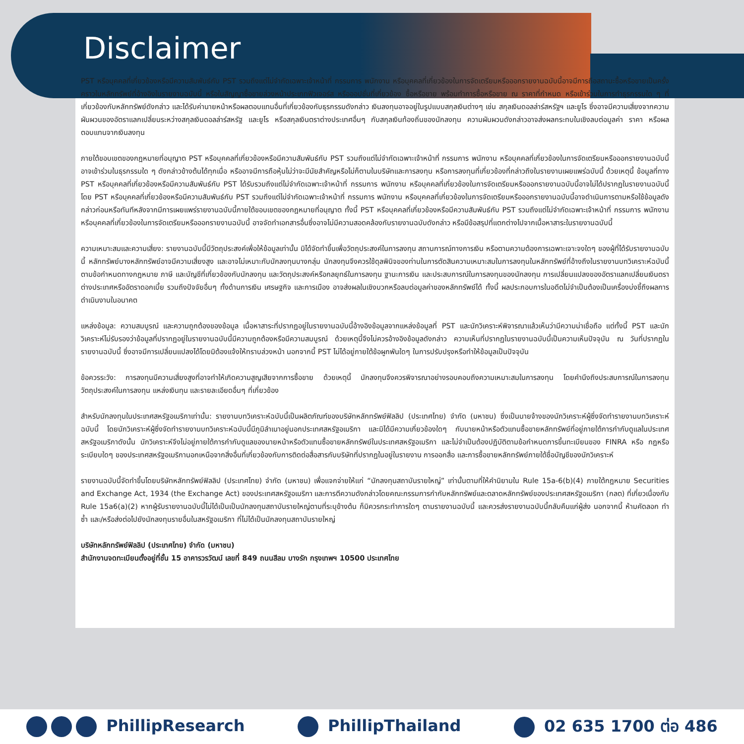Disclaimer
PST หรือบุคคลที่เกี่ยวข้องหรือมีความสัมพันธ์กับ PST รวมถึงแต่ไม่จำกัดเฉพาะเจ้าหน้าที่ กรรมการ พนักงาน หรือบุคคลที่เกี่ยวข้องในการจัดเตรียมหรือออกรายงานฉบับนี้อาจมีการถือสถานะซื้อหรือขายเป็นครั้งคราวในหลักทรัพย์ที่อ้างอิงในรายงานฉบับนี้ หรือในสัญญาซื้อขายล่วงหน้าประเภทฟิวเจอร์ส หรือออปชั่นที่เกี่ยวข้อง ซื้อหรือขาย พร้อมทำการซื้อหรือขาย ณ ราคาที่กำหนด หรือเข้าร่วมในการทำธุรกรรมใด ๆ ที่เกี่ยวข้องกับหลักทรัพย์ดังกล่าว และได้รับค่านายหน้าหรือผลตอบแทนอื่นที่เกี่ยวข้องกับธุรกรรมดังกล่าว เงินลงทุนอาจอยู่ในรูปแบบสกุลเงินต่างๆ เช่น สกุลเงินดอลล่าร์สหรัฐฯ และยูโร ซึ่งอาจมีความเสี่ยงจากความผันผวนของอัตราแลกเปลี่ยนระหว่างสกุลเงินดอลล่าร์สหรัฐ และยูโร หรือสกุลเงินตราต่างประเทศอื่นๆ กับสกุลเงินท้องถิ่นของนักลงทุน ความผันผวนดังกล่าวอาจส่งผลกระทบในเชิงลบต่อมูลค่า ราคา หรือผลตอบแทนจากเงินลงทุน
ภายใต้ขอบเขตของกฎหมายที่อนุญาต PST หรือบุคคลที่เกี่ยวข้องหรือมีความสัมพันธ์กับ PST รวมถึงแต่ไม่จำกัดเฉพาะเจ้าหน้าที่ กรรมการ พนักงาน หรือบุคคลที่เกี่ยวข้องในการจัดเตรียมหรือออกรายงานฉบับนี้อาจเข้าร่วมในธุรกรรมใด ๆ ดังกล่าวข้างต้นได้ทุกเมื่อ หรืออาจมีการถือหุ้นไม่ว่าจะมีนัยสำคัญหรือไม่ก็ตามในบริษัทและการลงทุน หรือการลงทุนที่เกี่ยวข้องที่กล่าวถึงในรายงานเผยแพร่ฉบับนี้ ด้วยเหตุนี้ ข้อมูลที่ทาง PST หรือบุคคลที่เกี่ยวข้องหรือมีความสัมพันธ์กับ PST ได้รับรวมถึงแต่ไม่จำกัดเฉพาะเจ้าหน้าที่ กรรมการ พนักงาน หรือบุคคลที่เกี่ยวข้องในการจัดเตรียมหรือออกรายงานฉบับนี้อาจไม่ได้ปรากฏในรายงานฉบับนี้ โดย PST หรือบุคคลที่เกี่ยวข้องหรือมีความสัมพันธ์กับ PST รวมถึงแต่ไม่จำกัดเฉพาะเจ้าหน้าที่ กรรมการ พนักงาน หรือบุคคลที่เกี่ยวข้องในการจัดเตรียมหรือออกรายงานฉบับนี้อาจดำเนินการตามหรือใช้ข้อมูลดังกล่าวก่อนหรือทันทีหลังจากมีการเผยแพร่รายงานฉบับนี้ภายใต้ขอบเขตของกฎหมายที่อนุญาต ทั้งนี้ PST หรือบุคคลที่เกี่ยวข้องหรือมีความสัมพันธ์กับ PST รวมถึงแต่ไม่จำกัดเฉพาะเจ้าหน้าที่ กรรมการ พนักงาน หรือบุคคลที่เกี่ยวข้องในการจัดเตรียมหรือออกรายงานฉบับนี้ อาจจัดทำเอกสารอื่นซึ่งอาจไม่มีความสอดคล้องกับรายงานฉบับดังกล่าว หรือมีข้อสรุปที่แตกต่างไปจากเนื้อหาสาระในรายงานฉบับนี้
ความเหมาะสมและความเสี่ยง: รายงานฉบับนี้มีวัตถุประสงค์เพื่อให้ข้อมูลเท่านั้น มิได้จัดทำขึ้นเพื่อวัตถุประสงค์ในการลงทุน สถานการณ์ทางการเงิน หรือตามความต้องการเฉพาะเจาะจงใดๆ ของผู้ที่ได้รับรายงานฉบับนี้ หลักทรัพย์บางหลักทรัพย์อาจมีความเสี่ยงสูง และอาจไม่เหมาะกับนักลงทุนบางกลุ่ม นักลงทุนจึงควรใช้ดุลพินิจของท่านในการตัดสินความเหมาะสมในการลงทุนในหลักทรัพย์ที่อ้างถึงในรายงานบทวิเคราะห์ฉบับนี้ตามข้อกำหนดทางกฎหมาย ภาษี และบัญชีที่เกี่ยวข้องกับนักลงทุน และวัตถุประสงค์หรือกลยุทธ์ในการลงทุน ฐานะการเงิน และประสบการณ์ในการลงทุนของนักลงทุน การเปลี่ยนแปลงของอัตราแลกเปลี่ยนเงินตราต่างประเทศหรืออัตราดอกเบี้ย รวมถึงปัจจัยอื่นๆ ทั้งด้านการเงิน เศรษฐกิจ และการเมือง อาจส่งผลในเชิงบวกหรือลบต่อมูลค่าของหลักทรัพย์ได้ ทั้งนี้ ผลประกอบการในอดีตไม่จำเป็นต้องเป็นเครื่องบ่งชี้ถึงผลการดำเนินงานในอนาคต
แหล่งข้อมูล: ความสมบูรณ์ และความถูกต้องของข้อมูล เนื้อหาสาระที่ปรากฏอยู่ในรายงานฉบับนี้อ้างอิงข้อมูลจากแหล่งข้อมูลที่ PST และนักวิเคราะห์พิจารณาแล้วเห็นว่ามีความน่าเชื่อถือ แต่ทั้งนี้ PST และนักวิเคราะห์ไม่รับรองว่าข้อมูลที่ปรากฏอยู่ในรายงานฉบับนี้มีความถูกต้องหรือมีความสมบูรณ์ ด้วยเหตุนี้จึงไม่ควรอ้างอิงข้อมูลดังกล่าว ความเห็นที่ปรากฏในรายงานฉบับนี้เป็นความเห็นปัจจุบัน ณ วันที่ปรากฏในรายงานฉบับนี้ ซึ่งอาจมีการเปลี่ยนแปลงได้โดยมิต้องแจ้งให้ทราบล่วงหน้า นอกจากนี้ PST ไม่ได้อยู่ภายใต้ข้อผูกพันใดๆ ในการปรับปรุงหรือทำให้ข้อมูลเป็นปัจจุบัน
ข้อควรระวัง: การลงทุนมีความเสี่ยงสูงที่อาจทำให้เกิดความสูญเสียจากการซื้อขาย ด้วยเหตุนี้ นักลงทุนจึงควรพิจารณาอย่างรอบคอบถึงความเหมาะสมในการลงทุน โดยคำนึงถึงประสบการณ์ในการลงทุน วัตถุประสงค์ในการลงทุน แหล่งเงินทุน และรายละเอียดอื่นๆ ที่เกี่ยวข้อง
สำหรับนักลงทุนในประเทศสหรัฐอเมริกาเท่านั้น: รายงานบทวิเคราะห์ฉบับนี้เป็นผลิตภัณฑ์ของบริษัทหลักทรัพย์ฟิลลิป (ประเทศไทย) จำกัด (มหาชน) ซึ่งเป็นนายจ้างของนักวิเคราะห์ผู้ซึ่งจัดทำรายงานบทวิเคราะห์ฉบับนี้ โดยนักวิเคราะห์ผู้ซึ่งจัดทำรายงานบทวิเคราะห์ฉบับนี้มีภูมิลำเนาอยู่นอกประเทศสหรัฐอเมริกา และมิได้มีความเกี่ยวข้องใดๆ กับนายหน้าหรือตัวแทนซื้อขายหลักทรัพย์ที่อยู่ภายใต้การกำกับดูแลในประเทศสหรัฐอเมริกาดังนั้น นักวิเคราะห์จึงไม่อยู่ภายใต้การกำกับดูแลของนายหน้าหรือตัวแทนซื้อขายหลักทรัพย์ในประเทศสหรัฐอเมริกา และไม่จำเป็นต้องปฏิบัติตามข้อกำหนดการขึ้นทะเบียนของ FINRA หรือ กฎหรือระเบียบใดๆ ของประเทศสหรัฐอเมริกานอกเหนือจากสิ่งอื่นที่เกี่ยวข้องกับการติดต่อสื่อสารกับบริษัทที่ปรากฏในอยู่ในรายงาน การออกสื่อ และการซื้อขายหลักทรัพย์ภายใต้ชื่อบัญชีของนักวิเคราะห์
รายงานฉบับนี้จัดทำขึ้นโดยบริษัทหลักทรัพย์ฟิลลิป (ประเทศไทย) จำกัด (มหาชน) เพื่อแจกจ่ายให้แก่ “นักลงทุนสถาบันรายใหญ่” เท่านั้นตามที่ให้คำนิยามใน Rule 15a-6(b)(4) ภายใต้กฎหมาย Securities and Exchange Act, 1934 (the Exchange Act) ของประเทศสหรัฐอเมริกา และการตีความดังกล่าวโดยคณะกรรมการกำกับหลักทรัพย์และตลาดหลักทรัพย์ของประเทศสหรัฐอเมริกา (กลต) ที่เกี่ยวเนื่องกับ Rule 15a6(a)(2) หากผู้รับรายงานฉบับนี้ไม่ได้เป็นเป็นนักลงทุนสถาบันรายใหญ่ตามที่ระบุข้างต้น ก็มิควรกระทำการใดๆ ตามรายงานฉบับนี้ และควรส่งรายงานฉบับนี้กลับคืนแก่ผู้ส่ง นอกจากนี้ ห้ามคัดลอก ทำซ้ำ และ/หรือส่งต่อไปยังนักลงทุนรายอื่นในสหรัฐอเมริกา ที่ไม่ได้เป็นนักลงทุนสถาบันรายใหญ่
บริษัทหลักทรัพย์ฟิลลิป (ประเทศไทย) จำกัด (มหาชน)
สำนักงานจดทะเบียนตั้งอยู่ที่ชั้น 15 อาคารวรวัฒน์ เลขที่ 849 ถนนสีลม บางรัก กรุงเทพฯ 10500 ประเทศไทย
PhillipResearch PhillipThailand 02 635 1700 ต่อ 486